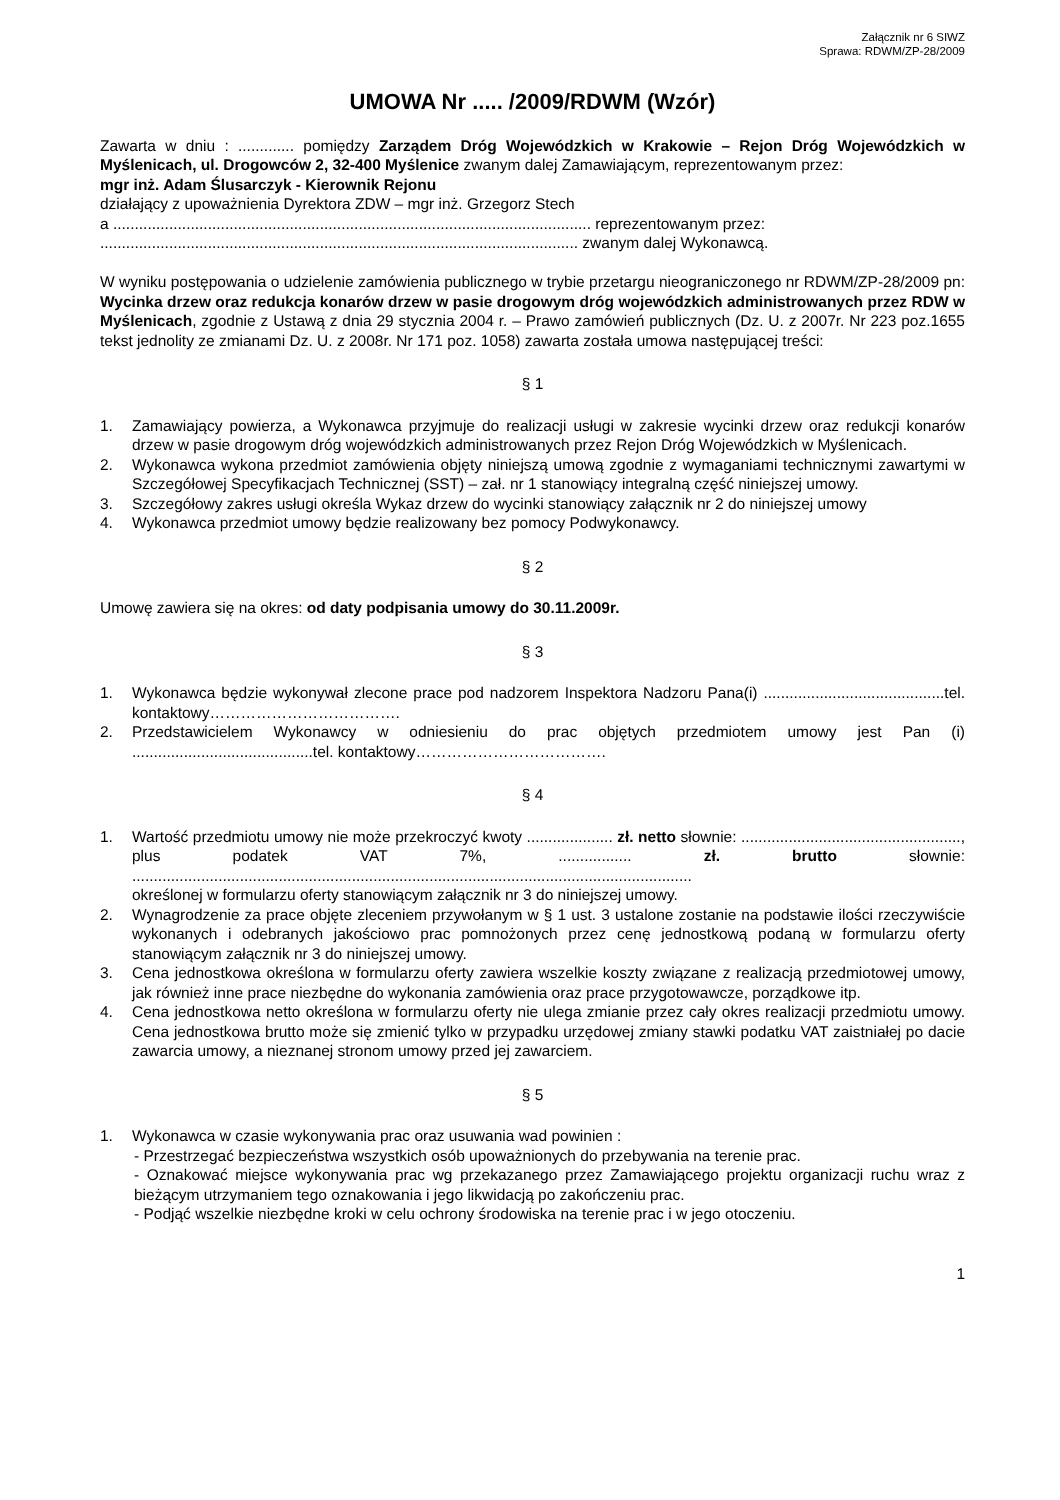Załącznik nr 6 SIWZ
Sprawa: RDWM/ZP-28/2009
UMOWA Nr ..... /2009/RDWM (Wzór)
Zawarta w dniu : ............. pomiędzy Zarządem Dróg Wojewódzkich w Krakowie – Rejon Dróg Wojewódzkich w Myślenicach, ul. Drogowców 2, 32-400 Myślenice zwanym dalej Zamawiającym, reprezentowanym przez:
mgr inż. Adam Ślusarczyk - Kierownik Rejonu
działający z upoważnienia Dyrektora ZDW – mgr inż. Grzegorz Stech
a ............................................................................................................... reprezentowanym przez:
............................................................................................................... zwanym dalej Wykonawcą.
W wyniku postępowania o udzielenie zamówienia publicznego w trybie przetargu nieograniczonego nr RDWM/ZP-28/2009 pn: Wycinka drzew oraz redukcja konarów drzew w pasie drogowym dróg wojewódzkich administrowanych przez RDW w Myślenicach, zgodnie z Ustawą z dnia 29 stycznia 2004 r. – Prawo zamówień publicznych (Dz. U. z 2007r. Nr 223 poz.1655 tekst jednolity ze zmianami Dz. U. z 2008r. Nr 171 poz. 1058) zawarta została umowa następującej treści:
§ 1
1. Zamawiający powierza, a Wykonawca przyjmuje do realizacji usługi w zakresie wycinki drzew oraz redukcji konarów drzew w pasie drogowym dróg wojewódzkich administrowanych przez Rejon Dróg Wojewódzkich w Myślenicach.
2. Wykonawca wykona przedmiot zamówienia objęty niniejszą umową zgodnie z wymaganiami technicznymi zawartymi w Szczegółowej Specyfikacjach Technicznej (SST) – zał. nr 1 stanowiący integralną część niniejszej umowy.
3. Szczegółowy zakres usługi określa Wykaz drzew do wycinki stanowiący załącznik nr 2 do niniejszej umowy
4. Wykonawca przedmiot umowy będzie realizowany bez pomocy Podwykonawcy.
§ 2
Umowę zawiera się na okres: od daty podpisania umowy do 30.11.2009r.
§ 3
1. Wykonawca będzie wykonywał zlecone prace pod nadzorem Inspektora Nadzoru Pana(i) ..........................................tel. kontaktowy……………………………….
2. Przedstawicielem Wykonawcy w odniesieniu do prac objętych przedmiotem umowy jest Pan (i) ..........................................tel. kontaktowy……………………………….
§ 4
1. Wartość przedmiotu umowy nie może przekroczyć kwoty .................... zł. netto słownie: ..................................................., plus podatek VAT 7%, ................. zł. brutto słownie: ..................................................................................................................................
określonej w formularzu oferty stanowiącym załącznik nr 3 do niniejszej umowy.
2. Wynagrodzenie za prace objęte zleceniem przywołanym w § 1 ust. 3 ustalone zostanie na podstawie ilości rzeczywiście wykonanych i odebranych jakościowo prac pomnożonych przez cenę jednostkową podaną w formularzu oferty stanowiącym załącznik nr 3 do niniejszej umowy.
3. Cena jednostkowa określona w formularzu oferty zawiera wszelkie koszty związane z realizacją przedmiotowej umowy, jak również inne prace niezbędne do wykonania zamówienia oraz prace przygotowawcze, porządkowe itp.
4. Cena jednostkowa netto określona w formularzu oferty nie ulega zmianie przez cały okres realizacji przedmiotu umowy. Cena jednostkowa brutto może się zmienić tylko w przypadku urzędowej zmiany stawki podatku VAT zaistniałej po dacie zawarcia umowy, a nieznanej stronom umowy przed jej zawarciem.
§ 5
1. Wykonawca w czasie wykonywania prac oraz usuwania wad powinien :
- Przestrzegać bezpieczeństwa wszystkich osób upoważnionych do przebywania na terenie prac.
- Oznakować miejsce wykonywania prac wg przekazanego przez Zamawiającego projektu organizacji ruchu wraz z bieżącym utrzymaniem tego oznakowania i jego likwidacją po zakończeniu prac.
- Podjąć wszelkie niezbędne kroki w celu ochrony środowiska na terenie prac i w jego otoczeniu.
1